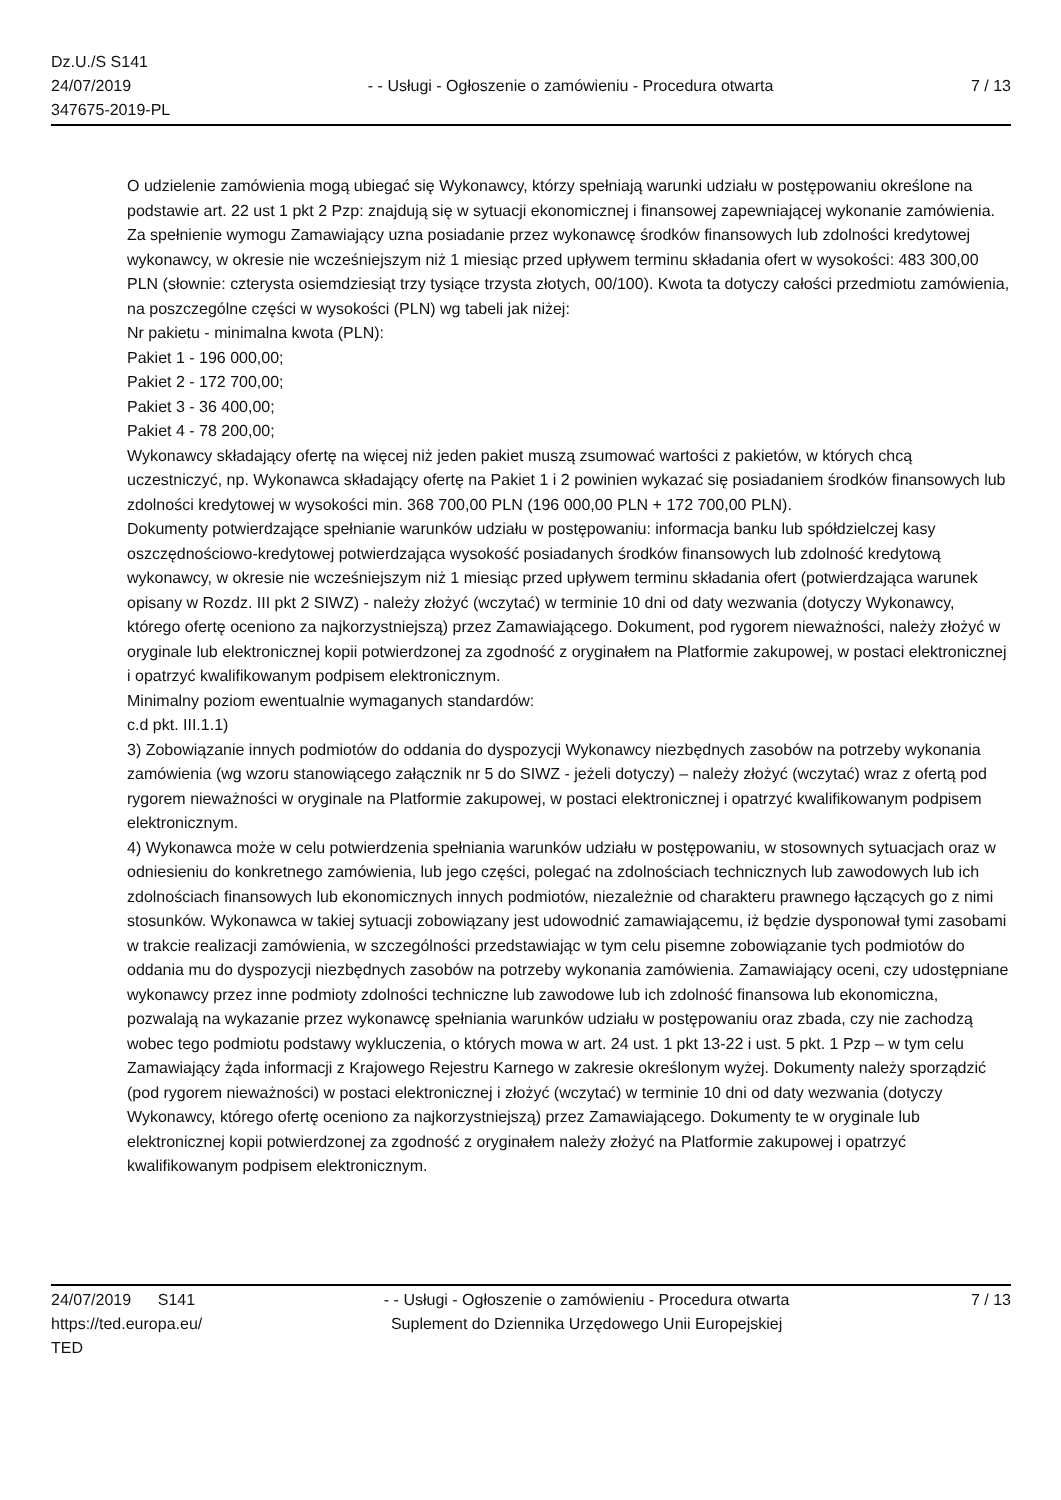Dz.U./S S141
24/07/2019
347675-2019-PL
- - Usługi - Ogłoszenie o zamówieniu - Procedura otwarta
7 / 13
O udzielenie zamówienia mogą ubiegać się Wykonawcy, którzy spełniają warunki udziału w postępowaniu określone na podstawie art. 22 ust 1 pkt 2 Pzp: znajdują się w sytuacji ekonomicznej i finansowej zapewniającej wykonanie zamówienia. Za spełnienie wymogu Zamawiający uzna posiadanie przez wykonawcę środków finansowych lub zdolności kredytowej wykonawcy, w okresie nie wcześniejszym niż 1 miesiąc przed upływem terminu składania ofert w wysokości: 483 300,00 PLN (słownie: czterysta osiemdziesiąt trzy tysiące trzysta złotych, 00/100). Kwota ta dotyczy całości przedmiotu zamówienia, na poszczególne części w wysokości (PLN) wg tabeli jak niżej:
Nr pakietu - minimalna kwota (PLN):
Pakiet 1 - 196 000,00;
Pakiet 2 - 172 700,00;
Pakiet 3 - 36 400,00;
Pakiet 4 - 78 200,00;
Wykonawcy składający ofertę na więcej niż jeden pakiet muszą zsumować wartości z pakietów, w których chcą uczestniczyć, np. Wykonawca składający ofertę na Pakiet 1 i 2 powinien wykazać się posiadaniem środków finansowych lub zdolności kredytowej w wysokości min. 368 700,00 PLN (196 000,00 PLN + 172 700,00 PLN).
Dokumenty potwierdzające spełnianie warunków udziału w postępowaniu: informacja banku lub spółdzielczej kasy oszczędnościowo-kredytowej potwierdzająca wysokość posiadanych środków finansowych lub zdolność kredytową wykonawcy, w okresie nie wcześniejszym niż 1 miesiąc przed upływem terminu składania ofert (potwierdzająca warunek opisany w Rozdz. III pkt 2 SIWZ) - należy złożyć (wczytać) w terminie 10 dni od daty wezwania (dotyczy Wykonawcy, którego ofertę oceniono za najkorzystniejszą) przez Zamawiającego. Dokument, pod rygorem nieważności, należy złożyć w oryginale lub elektronicznej kopii potwierdzonej za zgodność z oryginałem na Platformie zakupowej, w postaci elektronicznej i opatrzyć kwalifikowanym podpisem elektronicznym.
Minimalny poziom ewentualnie wymaganych standardów:
c.d pkt. III.1.1)
3) Zobowiązanie innych podmiotów do oddania do dyspozycji Wykonawcy niezbędnych zasobów na potrzeby wykonania zamówienia (wg wzoru stanowiącego załącznik nr 5 do SIWZ - jeżeli dotyczy) – należy złożyć (wczytać) wraz z ofertą pod rygorem nieważności w oryginale na Platformie zakupowej, w postaci elektronicznej i opatrzyć kwalifikowanym podpisem elektronicznym.
4) Wykonawca może w celu potwierdzenia spełniania warunków udziału w postępowaniu, w stosownych sytuacjach oraz w odniesieniu do konkretnego zamówienia, lub jego części, polegać na zdolnościach technicznych lub zawodowych lub ich zdolnościach finansowych lub ekonomicznych innych podmiotów, niezależnie od charakteru prawnego łączących go z nimi stosunków. Wykonawca w takiej sytuacji zobowiązany jest udowodnić zamawiającemu, iż będzie dysponował tymi zasobami w trakcie realizacji zamówienia, w szczególności przedstawiając w tym celu pisemne zobowiązanie tych podmiotów do oddania mu do dyspozycji niezbędnych zasobów na potrzeby wykonania zamówienia. Zamawiający oceni, czy udostępniane wykonawcy przez inne podmioty zdolności techniczne lub zawodowe lub ich zdolność finansowa lub ekonomiczna, pozwalają na wykazanie przez wykonawcę spełniania warunków udziału w postępowaniu oraz zbada, czy nie zachodzą wobec tego podmiotu podstawy wykluczenia, o których mowa w art. 24 ust. 1 pkt 13-22 i ust. 5 pkt. 1 Pzp – w tym celu Zamawiający żąda informacji z Krajowego Rejestru Karnego w zakresie określonym wyżej. Dokumenty należy sporządzić (pod rygorem nieważności) w postaci elektronicznej i złożyć (wczytać) w terminie 10 dni od daty wezwania (dotyczy Wykonawcy, którego ofertę oceniono za najkorzystniejszą) przez Zamawiającego. Dokumenty te w oryginale lub elektronicznej kopii potwierdzonej za zgodność z oryginałem należy złożyć na Platformie zakupowej i opatrzyć kwalifikowanym podpisem elektronicznym.
24/07/2019 S141
https://ted.europa.eu/
TED
- - Usługi - Ogłoszenie o zamówieniu - Procedura otwarta
Suplement do Dziennika Urzędowego Unii Europejskiej
7 / 13